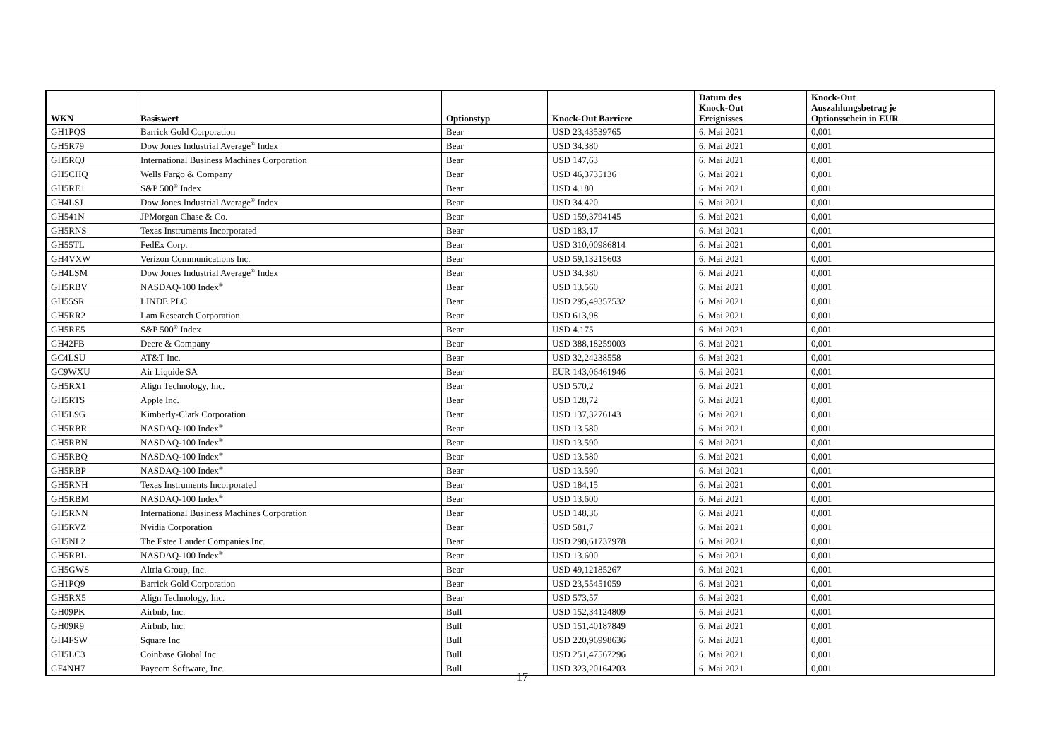| WKN | Basiswert | Optionstyp | Knock-Out Barriere | Datum des Knock-Out Ereignisses | Knock-Out Auszahlungsbetrag je Optionsschein in EUR |
| --- | --- | --- | --- | --- | --- |
| GH1PQS | Barrick Gold Corporation | Bear | USD 23,43539765 | 6. Mai 2021 | 0,001 |
| GH5R79 | Dow Jones Industrial Average<sup>®</sup> Index | Bear | USD 34.380 | 6. Mai 2021 | 0,001 |
| GH5RQJ | International Business Machines Corporation | Bear | USD 147,63 | 6. Mai 2021 | 0,001 |
| GH5CHQ | Wells Fargo & Company | Bear | USD 46,3735136 | 6. Mai 2021 | 0,001 |
| GH5RE1 | S&P 500<sup>®</sup> Index | Bear | USD 4.180 | 6. Mai 2021 | 0,001 |
| GH4LSJ | Dow Jones Industrial Average<sup>®</sup> Index | Bear | USD 34.420 | 6. Mai 2021 | 0,001 |
| GH541N | JPMorgan Chase & Co. | Bear | USD 159,3794145 | 6. Mai 2021 | 0,001 |
| GH5RNS | Texas Instruments Incorporated | Bear | USD 183,17 | 6. Mai 2021 | 0,001 |
| GH55TL | FedEx Corp. | Bear | USD 310,00986814 | 6. Mai 2021 | 0,001 |
| GH4VXW | Verizon Communications Inc. | Bear | USD 59,13215603 | 6. Mai 2021 | 0,001 |
| GH4LSM | Dow Jones Industrial Average<sup>®</sup> Index | Bear | USD 34.380 | 6. Mai 2021 | 0,001 |
| GH5RBV | NASDAQ-100 Index<sup>®</sup> | Bear | USD 13.560 | 6. Mai 2021 | 0,001 |
| GH55SR | LINDE PLC | Bear | USD 295,49357532 | 6. Mai 2021 | 0,001 |
| GH5RR2 | Lam Research Corporation | Bear | USD 613,98 | 6. Mai 2021 | 0,001 |
| GH5RE5 | S&P 500<sup>®</sup> Index | Bear | USD 4.175 | 6. Mai 2021 | 0,001 |
| GH42FB | Deere & Company | Bear | USD 388,18259003 | 6. Mai 2021 | 0,001 |
| GC4LSU | AT&T Inc. | Bear | USD 32,24238558 | 6. Mai 2021 | 0,001 |
| GC9WXU | Air Liquide SA | Bear | EUR 143,06461946 | 6. Mai 2021 | 0,001 |
| GH5RX1 | Align Technology, Inc. | Bear | USD 570,2 | 6. Mai 2021 | 0,001 |
| GH5RTS | Apple Inc. | Bear | USD 128,72 | 6. Mai 2021 | 0,001 |
| GH5L9G | Kimberly-Clark Corporation | Bear | USD 137,3276143 | 6. Mai 2021 | 0,001 |
| GH5RBR | NASDAQ-100 Index<sup>®</sup> | Bear | USD 13.580 | 6. Mai 2021 | 0,001 |
| GH5RBN | NASDAQ-100 Index<sup>®</sup> | Bear | USD 13.590 | 6. Mai 2021 | 0,001 |
| GH5RBQ | NASDAQ-100 Index<sup>®</sup> | Bear | USD 13.580 | 6. Mai 2021 | 0,001 |
| GH5RBP | NASDAQ-100 Index<sup>®</sup> | Bear | USD 13.590 | 6. Mai 2021 | 0,001 |
| GH5RNH | Texas Instruments Incorporated | Bear | USD 184,15 | 6. Mai 2021 | 0,001 |
| GH5RBM | NASDAQ-100 Index<sup>®</sup> | Bear | USD 13.600 | 6. Mai 2021 | 0,001 |
| GH5RNN | International Business Machines Corporation | Bear | USD 148,36 | 6. Mai 2021 | 0,001 |
| GH5RVZ | Nvidia Corporation | Bear | USD 581,7 | 6. Mai 2021 | 0,001 |
| GH5NL2 | The Estee Lauder Companies Inc. | Bear | USD 298,61737978 | 6. Mai 2021 | 0,001 |
| GH5RBL | NASDAQ-100 Index<sup>®</sup> | Bear | USD 13.600 | 6. Mai 2021 | 0,001 |
| GH5GWS | Altria Group, Inc. | Bear | USD 49,12185267 | 6. Mai 2021 | 0,001 |
| GH1PQ9 | Barrick Gold Corporation | Bear | USD 23,55451059 | 6. Mai 2021 | 0,001 |
| GH5RX5 | Align Technology, Inc. | Bear | USD 573,57 | 6. Mai 2021 | 0,001 |
| GH09PK | Airbnb, Inc. | Bull | USD 152,34124809 | 6. Mai 2021 | 0,001 |
| GH09R9 | Airbnb, Inc. | Bull | USD 151,40187849 | 6. Mai 2021 | 0,001 |
| GH4FSW | Square Inc | Bull | USD 220,96998636 | 6. Mai 2021 | 0,001 |
| GH5LC3 | Coinbase Global Inc | Bull | USD 251,47567296 | 6. Mai 2021 | 0,001 |
| GF4NH7 | Paycom Software, Inc. | Bull | USD 323,20164203 | 6. Mai 2021 | 0,001 |
17